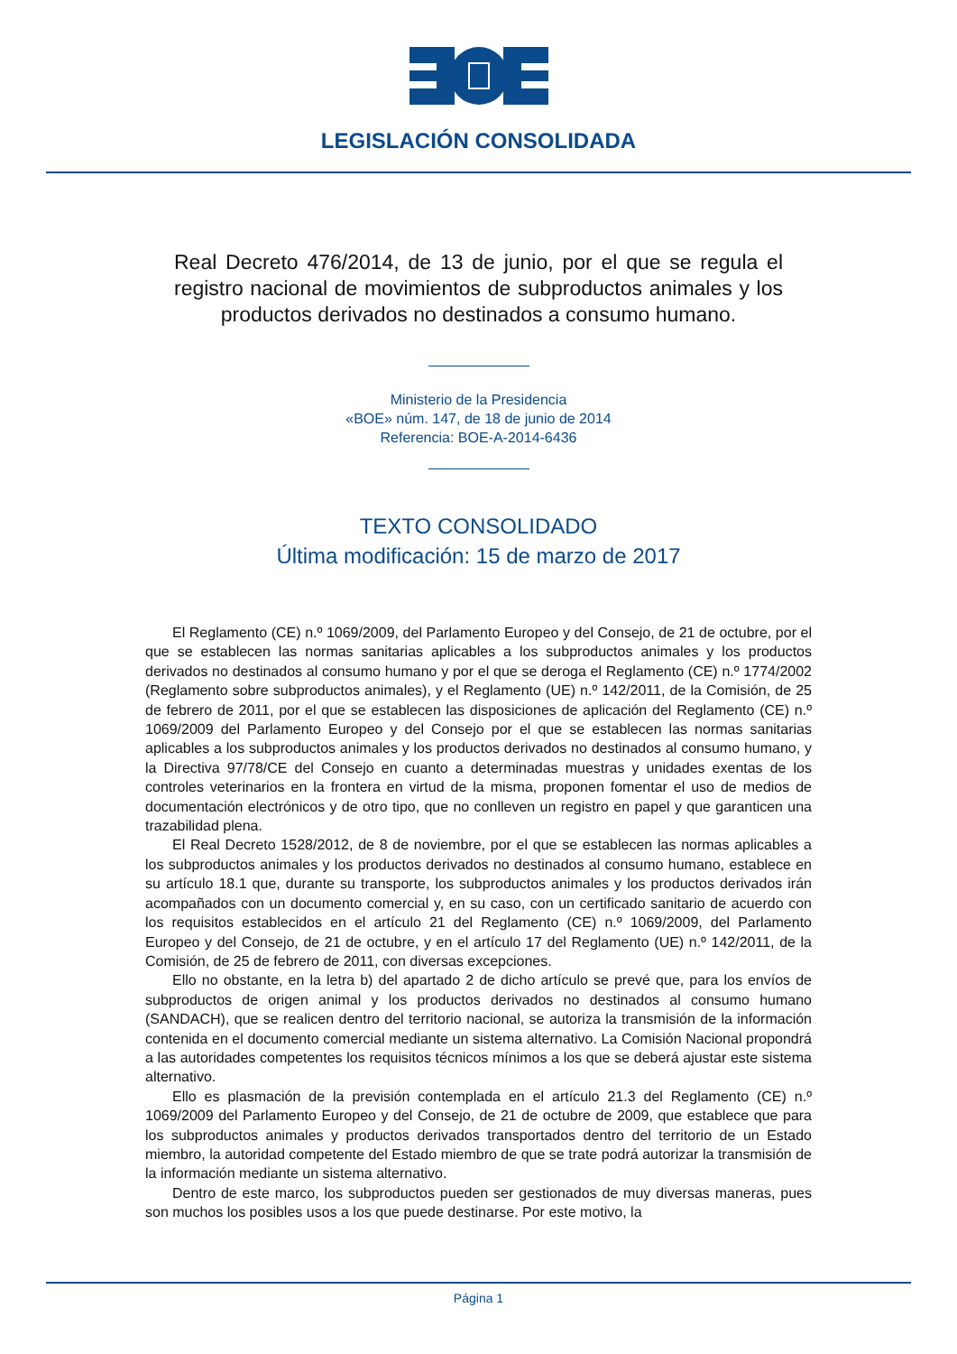LEGISLACIÓN CONSOLIDADA
Real Decreto 476/2014, de 13 de junio, por el que se regula el registro nacional de movimientos de subproductos animales y los productos derivados no destinados a consumo humano.
Ministerio de la Presidencia
«BOE» núm. 147, de 18 de junio de 2014
Referencia: BOE-A-2014-6436
TEXTO CONSOLIDADO
Última modificación: 15 de marzo de 2017
El Reglamento (CE) n.º 1069/2009, del Parlamento Europeo y del Consejo, de 21 de octubre, por el que se establecen las normas sanitarias aplicables a los subproductos animales y los productos derivados no destinados al consumo humano y por el que se deroga el Reglamento (CE) n.º 1774/2002 (Reglamento sobre subproductos animales), y el Reglamento (UE) n.º 142/2011, de la Comisión, de 25 de febrero de 2011, por el que se establecen las disposiciones de aplicación del Reglamento (CE) n.º 1069/2009 del Parlamento Europeo y del Consejo por el que se establecen las normas sanitarias aplicables a los subproductos animales y los productos derivados no destinados al consumo humano, y la Directiva 97/78/CE del Consejo en cuanto a determinadas muestras y unidades exentas de los controles veterinarios en la frontera en virtud de la misma, proponen fomentar el uso de medios de documentación electrónicos y de otro tipo, que no conlleven un registro en papel y que garanticen una trazabilidad plena.
El Real Decreto 1528/2012, de 8 de noviembre, por el que se establecen las normas aplicables a los subproductos animales y los productos derivados no destinados al consumo humano, establece en su artículo 18.1 que, durante su transporte, los subproductos animales y los productos derivados irán acompañados con un documento comercial y, en su caso, con un certificado sanitario de acuerdo con los requisitos establecidos en el artículo 21 del Reglamento (CE) n.º 1069/2009, del Parlamento Europeo y del Consejo, de 21 de octubre, y en el artículo 17 del Reglamento (UE) n.º 142/2011, de la Comisión, de 25 de febrero de 2011, con diversas excepciones.
Ello no obstante, en la letra b) del apartado 2 de dicho artículo se prevé que, para los envíos de subproductos de origen animal y los productos derivados no destinados al consumo humano (SANDACH), que se realicen dentro del territorio nacional, se autoriza la transmisión de la información contenida en el documento comercial mediante un sistema alternativo. La Comisión Nacional propondrá a las autoridades competentes los requisitos técnicos mínimos a los que se deberá ajustar este sistema alternativo.
Ello es plasmación de la previsión contemplada en el artículo 21.3 del Reglamento (CE) n.º 1069/2009 del Parlamento Europeo y del Consejo, de 21 de octubre de 2009, que establece que para los subproductos animales y productos derivados transportados dentro del territorio de un Estado miembro, la autoridad competente del Estado miembro de que se trate podrá autorizar la transmisión de la información mediante un sistema alternativo.
Dentro de este marco, los subproductos pueden ser gestionados de muy diversas maneras, pues son muchos los posibles usos a los que puede destinarse. Por este motivo, la
Página 1